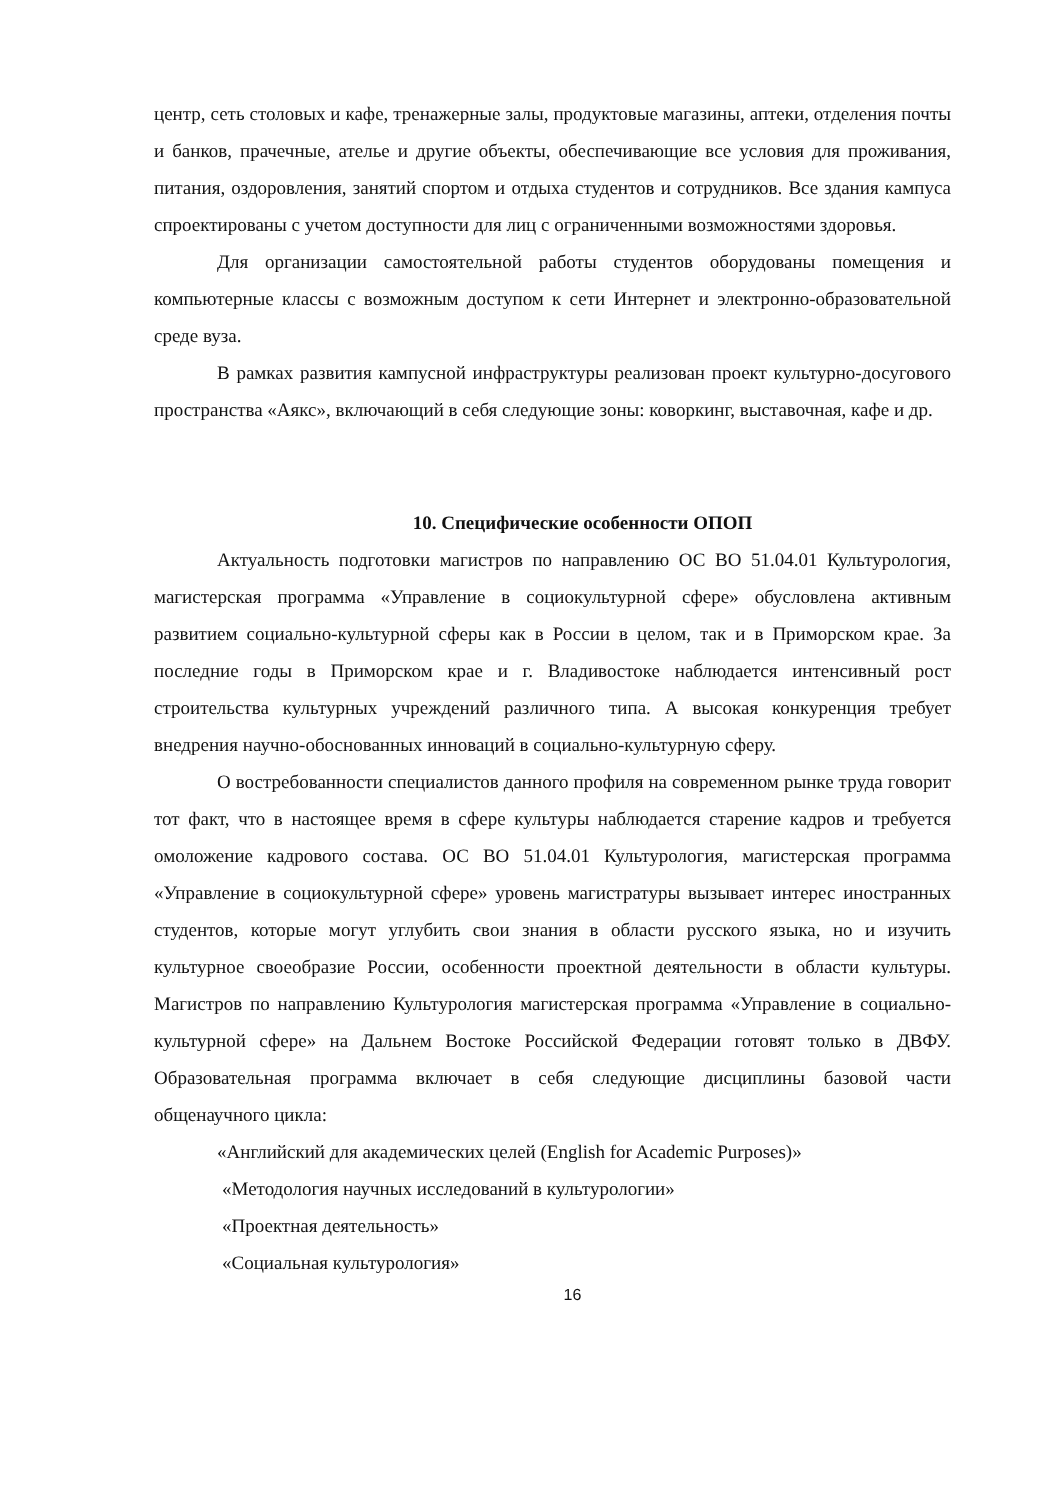центр, сеть столовых и кафе, тренажерные залы, продуктовые магазины, аптеки, отделения почты и банков, прачечные, ателье и другие объекты, обеспечивающие все условия для проживания, питания, оздоровления, занятий спортом и отдыха студентов и сотрудников. Все здания кампуса спроектированы с учетом доступности для лиц с ограниченными возможностями здоровья.
Для организации самостоятельной работы студентов оборудованы помещения и компьютерные классы с возможным доступом к сети Интернет и электронно-образовательной среде вуза.
В рамках развития кампусной инфраструктуры реализован проект культурно-досугового пространства «Аякс», включающий в себя следующие зоны: коворкинг, выставочная, кафе и др.
10. Специфические особенности ОПОП
Актуальность подготовки магистров по направлению ОС ВО 51.04.01 Культурология, магистерская программа «Управление в социокультурной сфере» обусловлена активным развитием социально-культурной сферы как в России в целом, так и в Приморском крае. За последние годы в Приморском крае и г. Владивостоке наблюдается интенсивный рост строительства культурных учреждений различного типа. А высокая конкуренция требует внедрения научно-обоснованных инноваций в социально-культурную сферу.
О востребованности специалистов данного профиля на современном рынке труда говорит тот факт, что в настоящее время в сфере культуры наблюдается старение кадров и требуется омоложение кадрового состава. ОС ВО 51.04.01 Культурология, магистерская программа «Управление в социокультурной сфере» уровень магистратуры вызывает интерес иностранных студентов, которые могут углубить свои знания в области русского языка, но и изучить культурное своеобразие России, особенности проектной деятельности в области культуры. Магистров по направлению Культурология магистерская программа «Управление в социально-культурной сфере» на Дальнем Востоке Российской Федерации готовят только в ДВФУ. Образовательная программа включает в себя следующие дисциплины базовой части общенаучного цикла:
«Английский для академических целей (English for Academic Purposes)»
«Методология научных исследований в культурологии»
«Проектная деятельность»
«Социальная культурология»
16